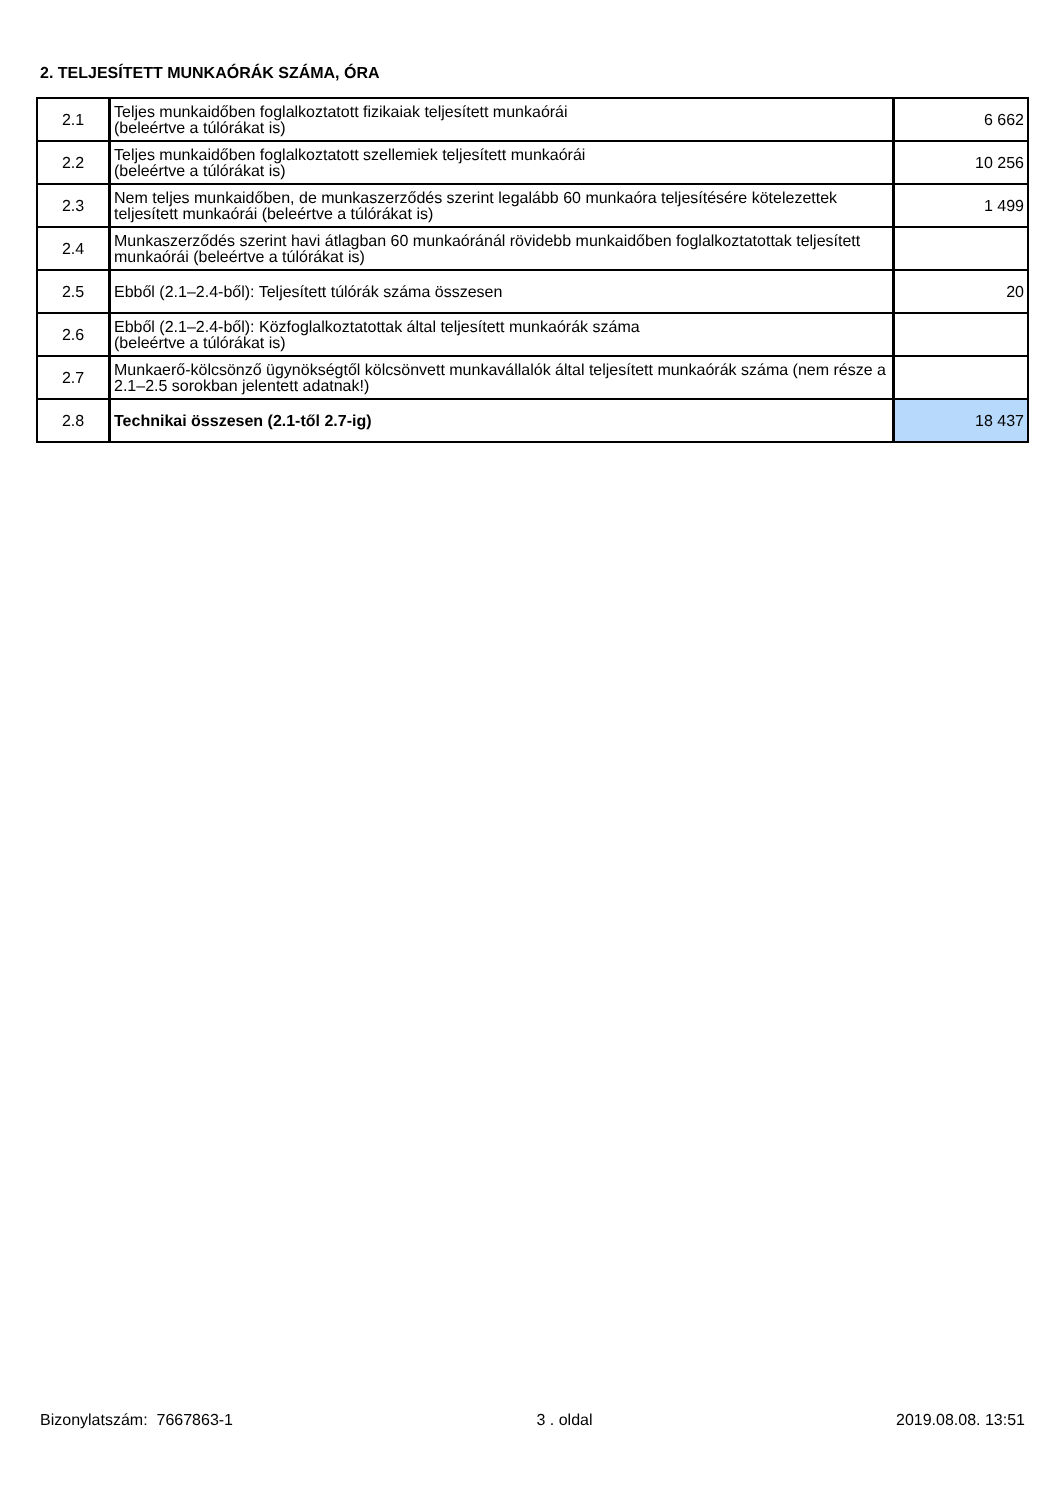2. TELJESÍTETT MUNKAÓRÁK SZÁMA, ÓRA
| 2.1 | Teljes munkaidőben foglalkoztatott fizikaiak teljesített munkaórái (beleértve a túlórákat is) | 6 662 |
| 2.2 | Teljes munkaidőben foglalkoztatott szellemiek teljesített munkaórái (beleértve a túlórákat is) | 10 256 |
| 2.3 | Nem teljes munkaidőben, de munkaszerződés szerint legalább 60 munkaóra teljesítésére kötelezettek teljesített munkaórái (beleértve a túlórákat is) | 1 499 |
| 2.4 | Munkaszerződés szerint havi átlagban 60 munkaóránál rövidebb munkaidőben foglalkoztatottak teljesített munkaórái (beleértve a túlórákat is) | |
| 2.5 | Ebből (2.1–2.4-ből): Teljesített túlórák száma összesen | 20 |
| 2.6 | Ebből (2.1–2.4-ből): Közfoglalkoztatottak által teljesített munkaórák száma (beleértve a túlórákat is) | |
| 2.7 | Munkaerő-kölcsönző ügynökségtől kölcsönvett munkavállalók által teljesített munkaórák száma (nem része a 2.1–2.5 sorokban jelentett adatnak!) | |
| 2.8 | Technikai összesen (2.1-től 2.7-ig) | 18 437 |
Bizonylatszám: 7667863-1 3 . oldal 2019.08.08. 13:51